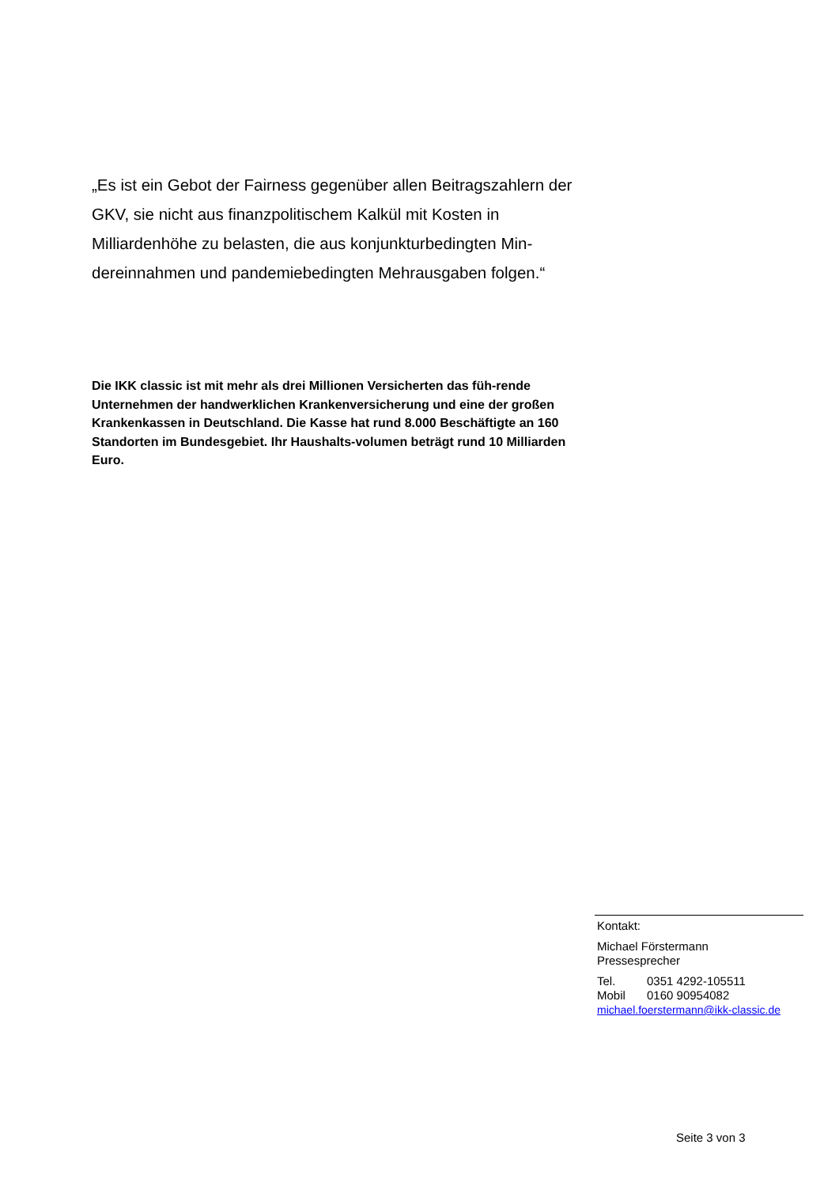„Es ist ein Gebot der Fairness gegenüber allen Beitragszahlern der GKV, sie nicht aus finanzpolitischem Kalkül mit Kosten in Milliardenhöhe zu belasten, die aus konjunkturbedingten Min-dereinnahmen und pandemiebedingten Mehrausgaben folgen.“
Die IKK classic ist mit mehr als drei Millionen Versicherten das füh-rende Unternehmen der handwerklichen Krankenversicherung und eine der großen Krankenkassen in Deutschland. Die Kasse hat rund 8.000 Beschäftigte an 160 Standorten im Bundesgebiet. Ihr Haushalts-volumen beträgt rund 10 Milliarden Euro.
Kontakt:
Michael Förstermann
Pressesprecher
Tel. 0351 4292-105511
Mobil 0160 90954082
michael.foerstermann@ikk-classic.de
Seite 3 von 3